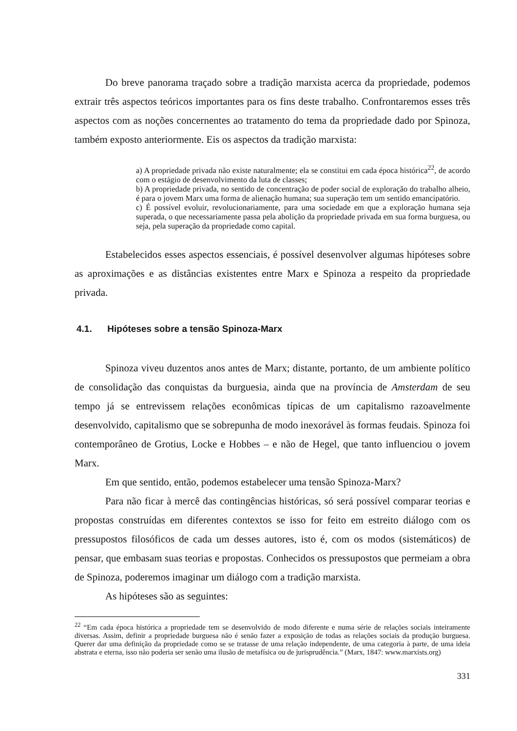Do breve panorama traçado sobre a tradição marxista acerca da propriedade, podemos extrair três aspectos teóricos importantes para os fins deste trabalho. Confrontaremos esses três aspectos com as noções concernentes ao tratamento do tema da propriedade dado por Spinoza, também exposto anteriormente. Eis os aspectos da tradição marxista:
a) A propriedade privada não existe naturalmente; ela se constitui em cada época histórica<sup>22</sup>, de acordo com o estágio de desenvolvimento da luta de classes;
b) A propriedade privada, no sentido de concentração de poder social de exploração do trabalho alheio, é para o jovem Marx uma forma de alienação humana; sua superação tem um sentido emancipatório.
c) É possível evoluir, revolucionariamente, para uma sociedade em que a exploração humana seja superada, o que necessariamente passa pela abolição da propriedade privada em sua forma burguesa, ou seja, pela superação da propriedade como capital.
Estabelecidos esses aspectos essenciais, é possível desenvolver algumas hipóteses sobre as aproximações e as distâncias existentes entre Marx e Spinoza a respeito da propriedade privada.
4.1. Hipóteses sobre a tensão Spinoza-Marx
Spinoza viveu duzentos anos antes de Marx; distante, portanto, de um ambiente político de consolidação das conquistas da burguesia, ainda que na província de Amsterdam de seu tempo já se entrevissem relações econômicas típicas de um capitalismo razoavelmente desenvolvido, capitalismo que se sobrepunha de modo inexorável às formas feudais. Spinoza foi contemporâneo de Grotius, Locke e Hobbes – e não de Hegel, que tanto influenciou o jovem Marx.
Em que sentido, então, podemos estabelecer uma tensão Spinoza-Marx?
Para não ficar à mercê das contingências históricas, só será possível comparar teorias e propostas construídas em diferentes contextos se isso for feito em estreito diálogo com os pressupostos filosóficos de cada um desses autores, isto é, com os modos (sistemáticos) de pensar, que embasam suas teorias e propostas. Conhecidos os pressupostos que permeiam a obra de Spinoza, poderemos imaginar um diálogo com a tradição marxista.
As hipóteses são as seguintes:
<sup>22</sup> “Em cada época histórica a propriedade tem se desenvolvido de modo diferente e numa série de relações sociais inteiramente diversas. Assim, definir a propriedade burguesa não é senão fazer a exposição de todas as relações sociais da produção burguesa. Querer dar uma definição da propriedade como se se tratasse de uma relação independente, de uma categoria à parte, de uma ideia abstrata e eterna, isso não poderia ser senão uma ilusão de metafísica ou de jurisprudência.” (Marx, 1847: www.marxists.org)
331